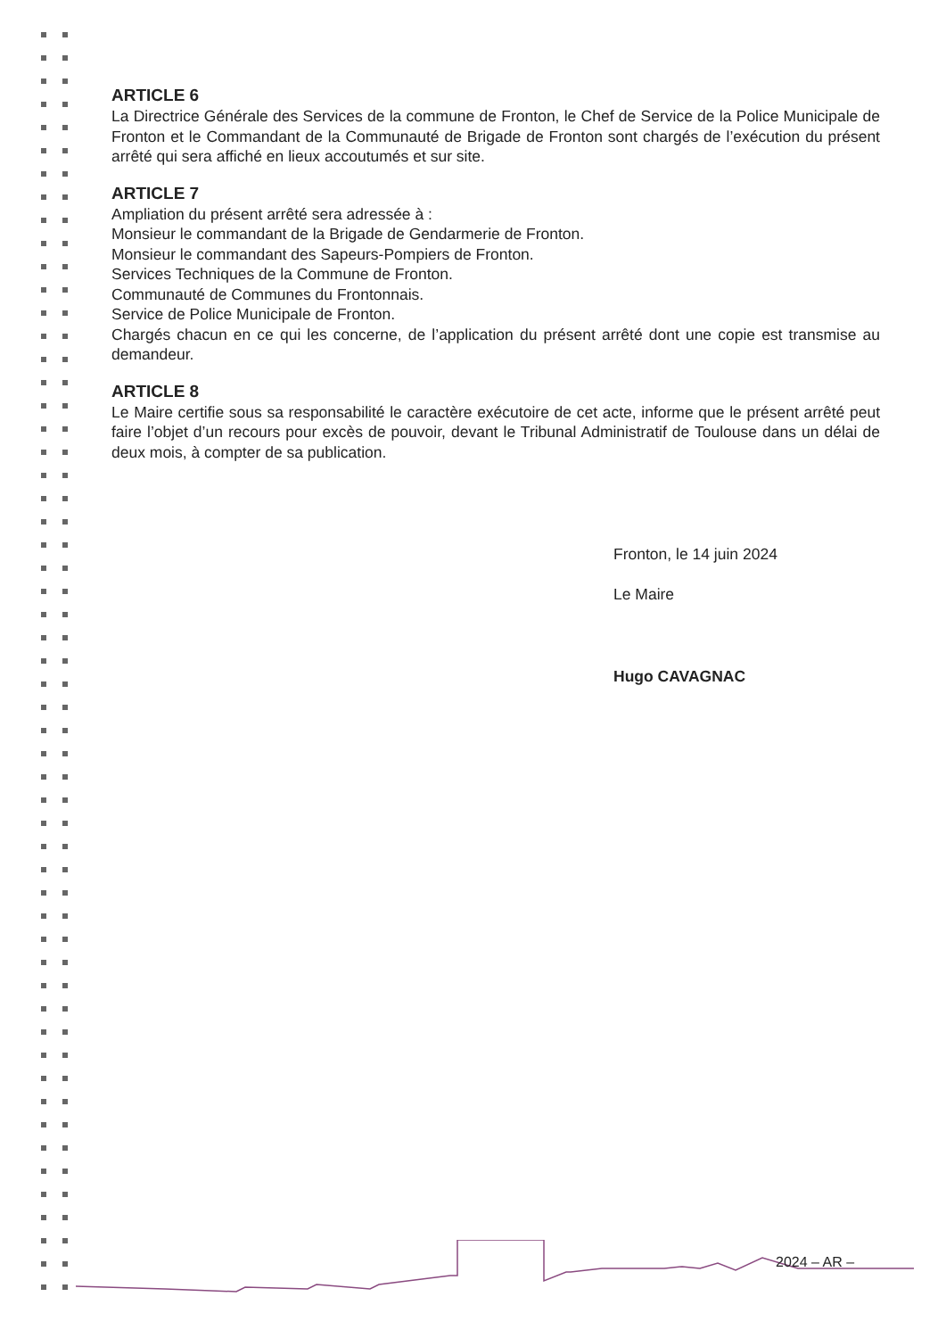ARTICLE 6
La Directrice Générale des Services de la commune de Fronton, le Chef de Service de la Police Municipale de Fronton et le Commandant de la Communauté de Brigade de Fronton sont chargés de l’exécution du présent arrêté qui sera affiché en lieux accoutumés et sur site.
ARTICLE 7
Ampliation du présent arrêté sera adressée à :
Monsieur le commandant de la Brigade de Gendarmerie de Fronton.
Monsieur le commandant des Sapeurs-Pompiers de Fronton.
Services Techniques de la Commune de Fronton.
Communauté de Communes du Frontonnais.
Service de Police Municipale de Fronton.
Chargés chacun en ce qui les concerne, de l’application du présent arrêté dont une copie est transmise au demandeur.
ARTICLE 8
Le Maire certifie sous sa responsabilité le caractère exécutoire de cet acte, informe que le présent arrêté peut faire l’objet d’un recours pour excès de pouvoir, devant le Tribunal Administratif de Toulouse dans un délai de deux mois, à compter de sa publication.
Fronton, le 14 juin 2024
Le Maire
Hugo CAVAGNAC
2024 – AR –